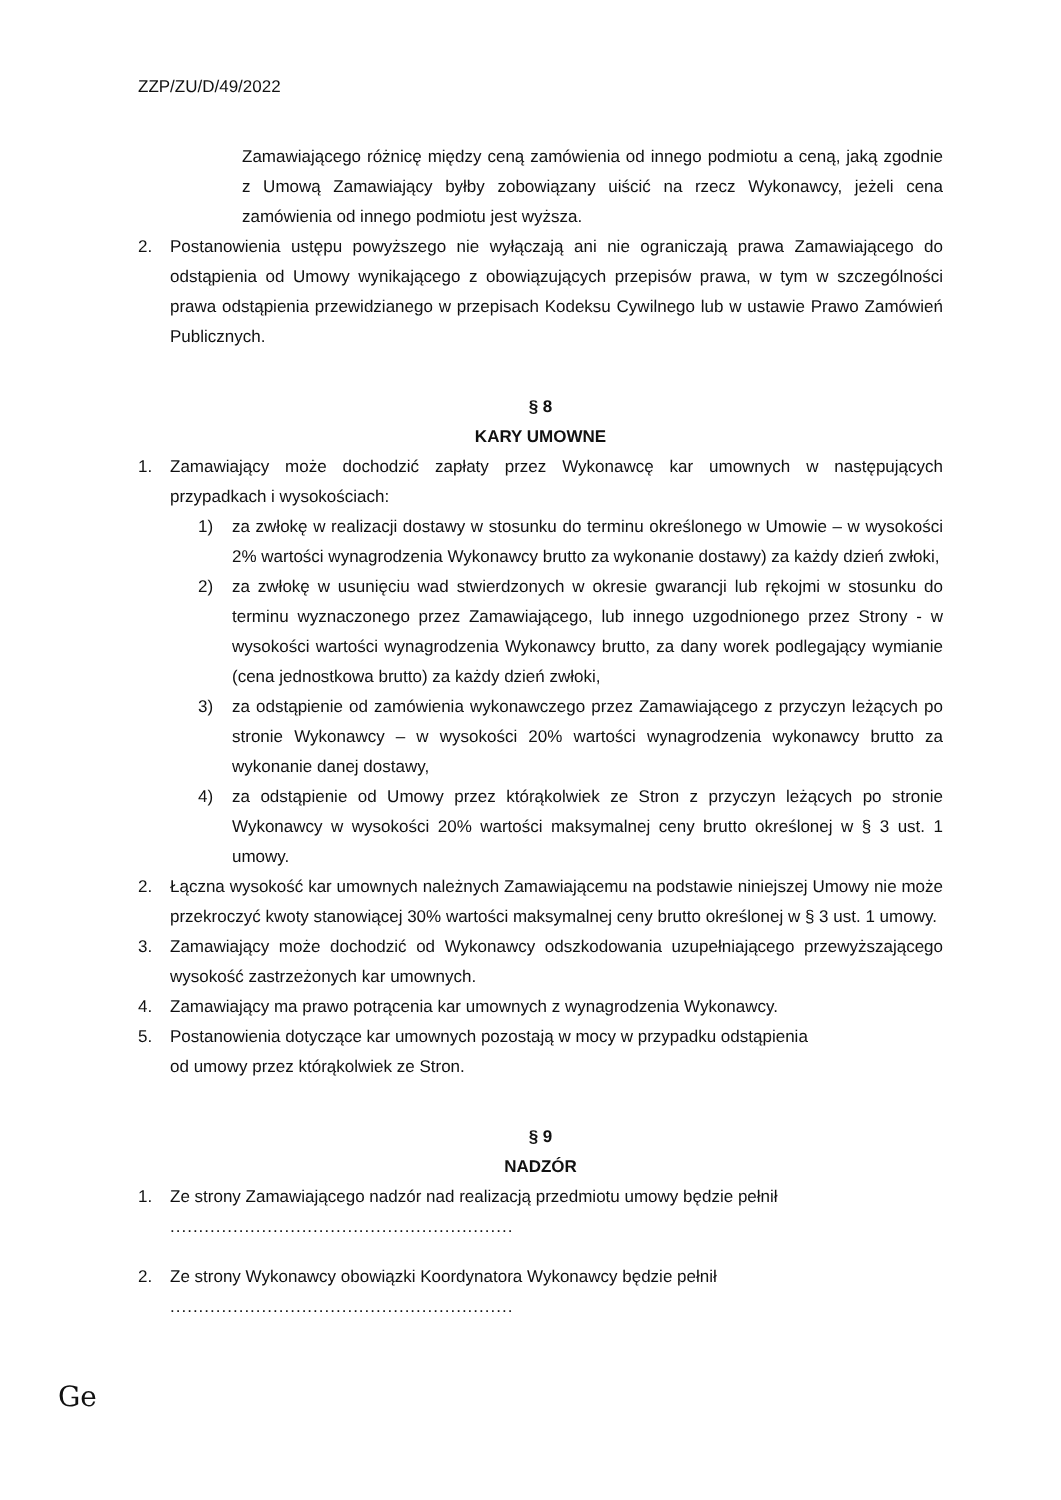ZZP/ZU/D/49/2022
Zamawiającego różnicę między ceną zamówienia od innego podmiotu a ceną, jaką zgodnie z Umową Zamawiający byłby zobowiązany uiścić na rzecz Wykonawcy, jeżeli cena zamówienia od innego podmiotu jest wyższa.
2. Postanowienia ustępu powyższego nie wyłączają ani nie ograniczają prawa Zamawiającego do odstąpienia od Umowy wynikającego z obowiązujących przepisów prawa, w tym w szczególności prawa odstąpienia przewidzianego w przepisach Kodeksu Cywilnego lub w ustawie Prawo Zamówień Publicznych.
§ 8
KARY UMOWNE
1. Zamawiający może dochodzić zapłaty przez Wykonawcę kar umownych w następujących przypadkach i wysokościach:
1) za zwłokę w realizacji dostawy w stosunku do terminu określonego w Umowie – w wysokości 2% wartości wynagrodzenia Wykonawcy brutto za wykonanie dostawy) za każdy dzień zwłoki,
2) za zwłokę w usunięciu wad stwierdzonych w okresie gwarancji lub rękojmi w stosunku do terminu wyznaczonego przez Zamawiającego, lub innego uzgodnionego przez Strony - w wysokości wartości wynagrodzenia Wykonawcy brutto, za dany worek podlegający wymianie (cena jednostkowa brutto) za każdy dzień zwłoki,
3) za odstąpienie od zamówienia wykonawczego przez Zamawiającego z przyczyn leżących po stronie Wykonawcy – w wysokości 20% wartości wynagrodzenia wykonawcy brutto za wykonanie danej dostawy,
4) za odstąpienie od Umowy przez którąkolwiek ze Stron z przyczyn leżących po stronie Wykonawcy w wysokości 20% wartości maksymalnej ceny brutto określonej w § 3 ust. 1 umowy.
2. Łączna wysokość kar umownych należnych Zamawiającemu na podstawie niniejszej Umowy nie może przekroczyć kwoty stanowiącej 30% wartości maksymalnej ceny brutto określonej w § 3 ust. 1 umowy.
3. Zamawiający może dochodzić od Wykonawcy odszkodowania uzupełniającego przewyższającego wysokość zastrzeżonych kar umownych.
4. Zamawiający ma prawo potrącenia kar umownych z wynagrodzenia Wykonawcy.
5. Postanowienia dotyczące kar umownych pozostają w mocy w przypadku odstąpienia
od umowy przez którąkolwiek ze Stron.
§ 9
NADZÓR
1. Ze strony Zamawiającego nadzór nad realizacją przedmiotu umowy będzie pełnił
............................................................
2. Ze strony Wykonawcy obowiązki Koordynatora Wykonawcy będzie pełnił
............................................................
Ge